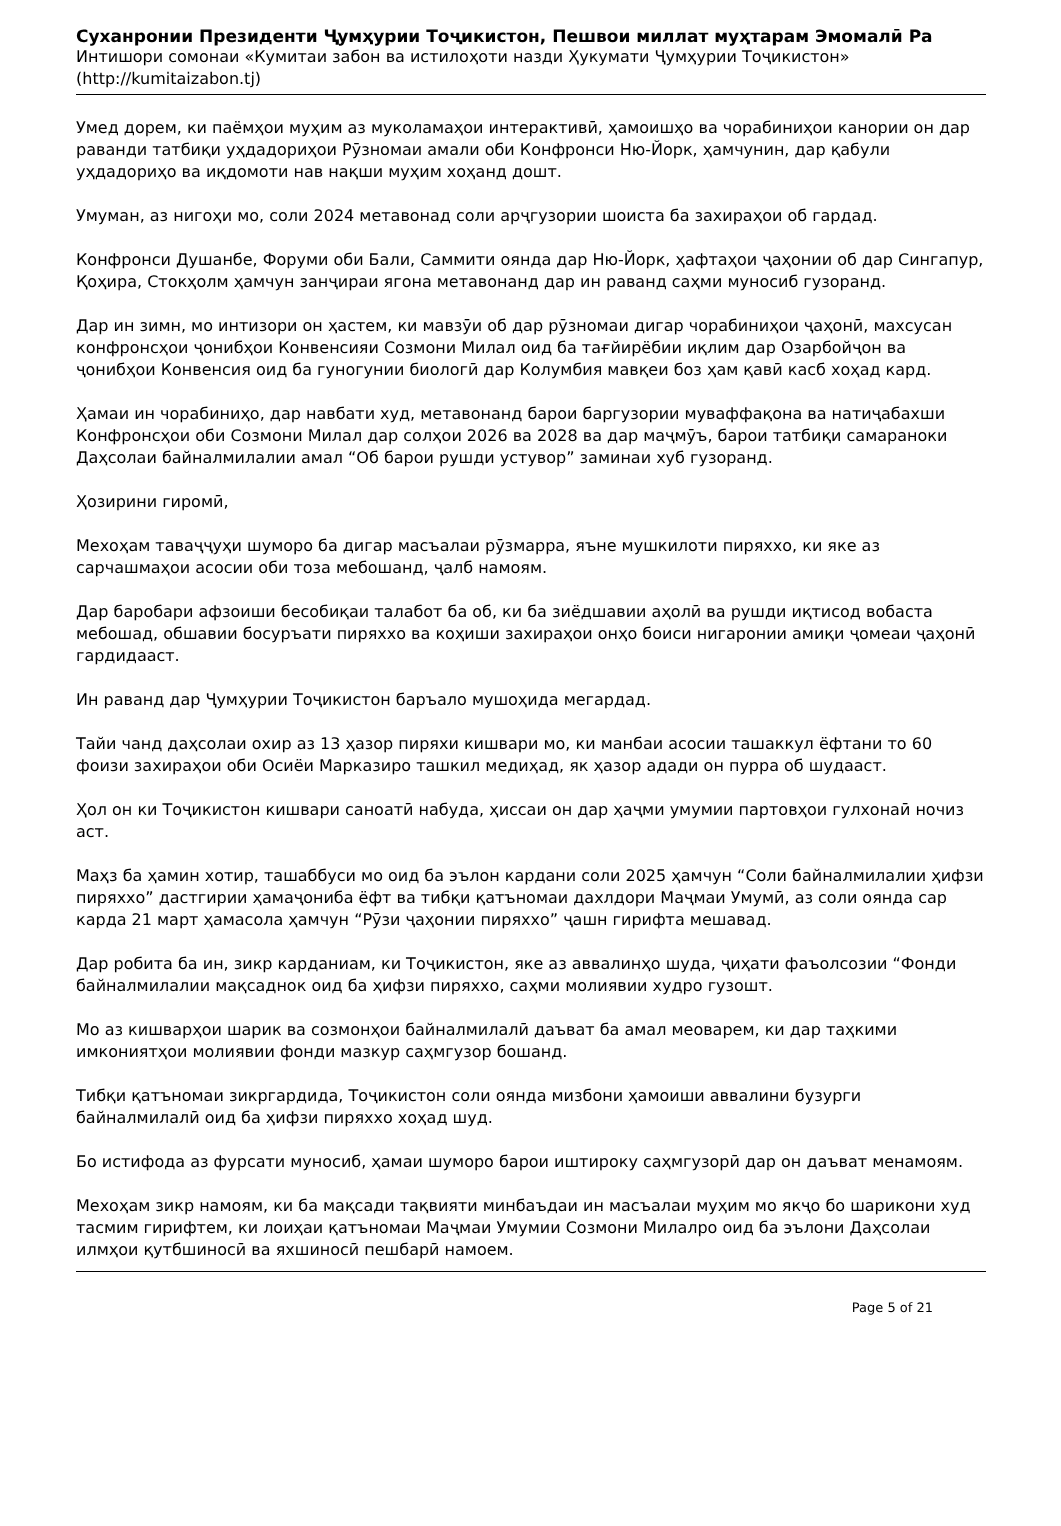Суханронии Президенти Ҷумҳурии Тоҷикистон, Пешвои миллат муҳтарам Эмомалӣ Ра
Интишори сомонаи «Кумитаи забон ва истилоҳоти назди Ҳукумати Ҷумҳурии Тоҷикистон»
(http://kumitaizabon.tj)
Умед дорем, ки паёмҳои муҳим аз муколамаҳои интерактивӣ, ҳамоишҳо ва чорабиниҳои канории он дар раванди татбиқи уҳдадориҳои Рӯзномаи амали оби Конфронси Ню-Йорк, ҳамчунин, дар қабули уҳдадориҳо ва иқдомоти нав нақши муҳим хоҳанд дошт.
Умуман, аз нигоҳи мо, соли 2024 метавонад соли арҷгузории шоиста ба захираҳои об гардад.
Конфронси Душанбе, Форуми оби Бали, Саммити оянда дар Ню-Йорк, ҳафтаҳои ҷаҳонии об дар Сингапур, Қоҳира, Стокҳолм ҳамчун занҷираи ягона метавонанд дар ин раванд саҳми муносиб гузоранд.
Дар ин зимн, мо интизори он ҳастем, ки мавзӯи об дар рӯзномаи дигар чорабиниҳои ҷаҳонӣ, махсусан конфронсҳои ҷонибҳои Конвенсияи Созмони Милал оид ба тағйирёбии иқлим дар Озарбойҷон ва ҷонибҳои Конвенсия оид ба гуногунии биологӣ дар Колумбия мавқеи боз ҳам қавӣ касб хоҳад кард.
Ҳамаи ин чорабиниҳо, дар навбати худ, метавонанд барои баргузории муваффақона ва натиҷабахши Конфронсҳои оби Созмони Милал дар солҳои 2026 ва 2028 ва дар маҷмӯъ, барои татбиқи самараноки Даҳсолаи байналмилалии амал “Об барои рушди устувор” заминаи хуб гузоранд.
Ҳозирини гиромӣ,
Мехоҳам таваҷҷуҳи шуморо ба дигар масъалаи рӯзмарра, яъне мушкилоти пиряххо, ки яке аз сарчашмаҳои асосии оби тоза мебошанд, ҷалб намоям.
Дар баробари афзоиши бесобиқаи талабот ба об, ки ба зиёдшавии аҳолӣ ва рушди иқтисод вобаста мебошад, обшавии босуръати пиряххо ва коҳиши захираҳои онҳо боиси нигаронии амиқи ҷомеаи ҷаҳонӣ гардидааст.
Ин раванд дар Ҷумҳурии Тоҷикистон баръало мушоҳида мегардад.
Тайи чанд даҳсолаи охир аз 13 ҳазор пиряхи кишвари мо, ки манбаи асосии ташаккул ёфтани то 60 фоизи захираҳои оби Осиёи Марказиро ташкил медиҳад, як ҳазор адади он пурра об шудааст.
Ҳол он ки Тоҷикистон кишвари саноатӣ набуда, ҳиссаи он дар ҳаҷми умумии партовҳои гулхонаӣ ночиз аст.
Маҳз ба ҳамин хотир, ташаббуси мо оид ба эълон кардани соли 2025 ҳамчун “Соли байналмилалии ҳифзи пиряххо” дастгирии ҳамаҷониба ёфт ва тибқи қатъномаи дахлдори Маҷмаи Умумӣ, аз соли оянда сар карда 21 март ҳамасола ҳамчун “Рӯзи ҷаҳонии пиряххо” ҷашн гирифта мешавад.
Дар робита ба ин, зикр карданиам, ки Тоҷикистон, яке аз аввалинҳо шуда, ҷиҳати фаъолсозии “Фонди байналмилалии мақсаднок оид ба ҳифзи пиряххо, саҳми молиявии худро гузошт.
Мо аз кишварҳои шарик ва созмонҳои байналмилалӣ даъват ба амал меоварем, ки дар таҳкими имкониятҳои молиявии фонди мазкур саҳмгузор бошанд.
Тибқи қатъномаи зикргардида, Тоҷикистон соли оянда мизбони ҳамоиши аввалини бузурги байналмилалӣ оид ба ҳифзи пиряххо хоҳад шуд.
Бо истифода аз фурсати муносиб, ҳамаи шуморо барои иштироку саҳмгузорӣ дар он даъват менамоям.
Мехоҳам зикр намоям, ки ба мақсади тақвияти минбаъдаи ин масъалаи муҳим мо якҷо бо шарикони худ тасмим гирифтем, ки лоиҳаи қатъномаи Маҷмаи Умумии Созмони Милалро оид ба эълони Даҳсолаи илмҳои қутбшиносӣ ва яхшиносӣ пешбарӣ намоем.
Page 5 of 21